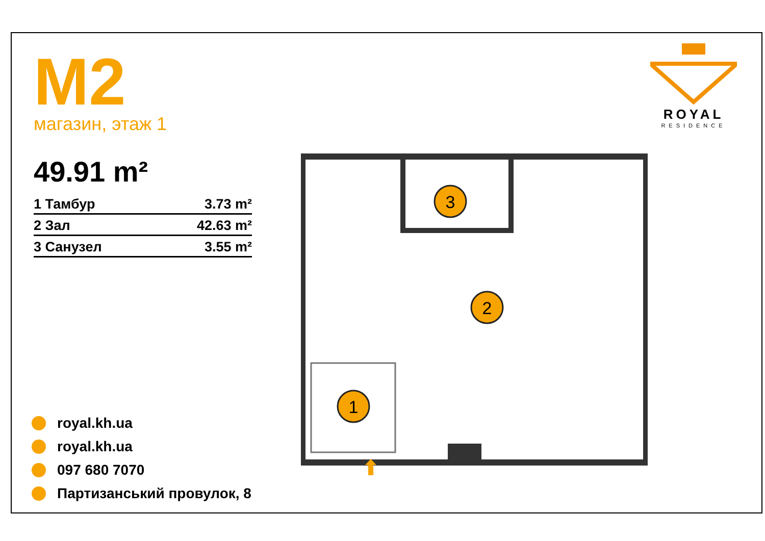M2
магазин, этаж 1
49.91 m²
| 1 Тамбур | 3.73 m² |
| 2 Зал | 42.63 m² |
| 3 Санузел | 3.55 m² |
royal.kh.ua
royal.kh.ua
097 680 7070
Партизанський провулок, 8
ROYAL
RESIDENCE
1
2
3